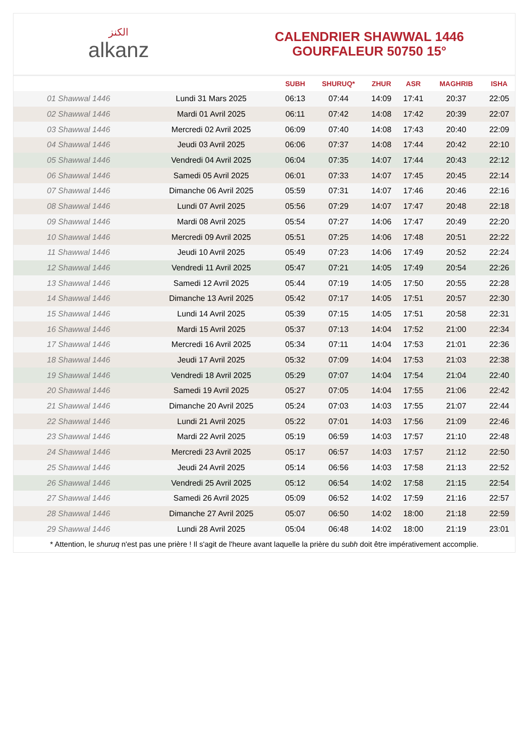الكنز
alkanz
CALENDRIER SHAWWAL 1446
GOURFALEUR 50750 15°
| | | SUBH | SHURUQ* | ZHUR | ASR | MAGHRIB | ISHA |
| --- | --- | --- | --- | --- | --- | --- | --- |
| 01 Shawwal 1446 | Lundi 31 Mars 2025 | 06:13 | 07:44 | 14:09 | 17:41 | 20:37 | 22:05 |
| 02 Shawwal 1446 | Mardi 01 Avril 2025 | 06:11 | 07:42 | 14:08 | 17:42 | 20:39 | 22:07 |
| 03 Shawwal 1446 | Mercredi 02 Avril 2025 | 06:09 | 07:40 | 14:08 | 17:43 | 20:40 | 22:09 |
| 04 Shawwal 1446 | Jeudi 03 Avril 2025 | 06:06 | 07:37 | 14:08 | 17:44 | 20:42 | 22:10 |
| 05 Shawwal 1446 | Vendredi 04 Avril 2025 | 06:04 | 07:35 | 14:07 | 17:44 | 20:43 | 22:12 |
| 06 Shawwal 1446 | Samedi 05 Avril 2025 | 06:01 | 07:33 | 14:07 | 17:45 | 20:45 | 22:14 |
| 07 Shawwal 1446 | Dimanche 06 Avril 2025 | 05:59 | 07:31 | 14:07 | 17:46 | 20:46 | 22:16 |
| 08 Shawwal 1446 | Lundi 07 Avril 2025 | 05:56 | 07:29 | 14:07 | 17:47 | 20:48 | 22:18 |
| 09 Shawwal 1446 | Mardi 08 Avril 2025 | 05:54 | 07:27 | 14:06 | 17:47 | 20:49 | 22:20 |
| 10 Shawwal 1446 | Mercredi 09 Avril 2025 | 05:51 | 07:25 | 14:06 | 17:48 | 20:51 | 22:22 |
| 11 Shawwal 1446 | Jeudi 10 Avril 2025 | 05:49 | 07:23 | 14:06 | 17:49 | 20:52 | 22:24 |
| 12 Shawwal 1446 | Vendredi 11 Avril 2025 | 05:47 | 07:21 | 14:05 | 17:49 | 20:54 | 22:26 |
| 13 Shawwal 1446 | Samedi 12 Avril 2025 | 05:44 | 07:19 | 14:05 | 17:50 | 20:55 | 22:28 |
| 14 Shawwal 1446 | Dimanche 13 Avril 2025 | 05:42 | 07:17 | 14:05 | 17:51 | 20:57 | 22:30 |
| 15 Shawwal 1446 | Lundi 14 Avril 2025 | 05:39 | 07:15 | 14:05 | 17:51 | 20:58 | 22:31 |
| 16 Shawwal 1446 | Mardi 15 Avril 2025 | 05:37 | 07:13 | 14:04 | 17:52 | 21:00 | 22:34 |
| 17 Shawwal 1446 | Mercredi 16 Avril 2025 | 05:34 | 07:11 | 14:04 | 17:53 | 21:01 | 22:36 |
| 18 Shawwal 1446 | Jeudi 17 Avril 2025 | 05:32 | 07:09 | 14:04 | 17:53 | 21:03 | 22:38 |
| 19 Shawwal 1446 | Vendredi 18 Avril 2025 | 05:29 | 07:07 | 14:04 | 17:54 | 21:04 | 22:40 |
| 20 Shawwal 1446 | Samedi 19 Avril 2025 | 05:27 | 07:05 | 14:04 | 17:55 | 21:06 | 22:42 |
| 21 Shawwal 1446 | Dimanche 20 Avril 2025 | 05:24 | 07:03 | 14:03 | 17:55 | 21:07 | 22:44 |
| 22 Shawwal 1446 | Lundi 21 Avril 2025 | 05:22 | 07:01 | 14:03 | 17:56 | 21:09 | 22:46 |
| 23 Shawwal 1446 | Mardi 22 Avril 2025 | 05:19 | 06:59 | 14:03 | 17:57 | 21:10 | 22:48 |
| 24 Shawwal 1446 | Mercredi 23 Avril 2025 | 05:17 | 06:57 | 14:03 | 17:57 | 21:12 | 22:50 |
| 25 Shawwal 1446 | Jeudi 24 Avril 2025 | 05:14 | 06:56 | 14:03 | 17:58 | 21:13 | 22:52 |
| 26 Shawwal 1446 | Vendredi 25 Avril 2025 | 05:12 | 06:54 | 14:02 | 17:58 | 21:15 | 22:54 |
| 27 Shawwal 1446 | Samedi 26 Avril 2025 | 05:09 | 06:52 | 14:02 | 17:59 | 21:16 | 22:57 |
| 28 Shawwal 1446 | Dimanche 27 Avril 2025 | 05:07 | 06:50 | 14:02 | 18:00 | 21:18 | 22:59 |
| 29 Shawwal 1446 | Lundi 28 Avril 2025 | 05:04 | 06:48 | 14:02 | 18:00 | 21:19 | 23:01 |
* Attention, le shuruq n'est pas une prière ! Il s'agit de l'heure avant laquelle la prière du subh doit être impérativement accomplie.